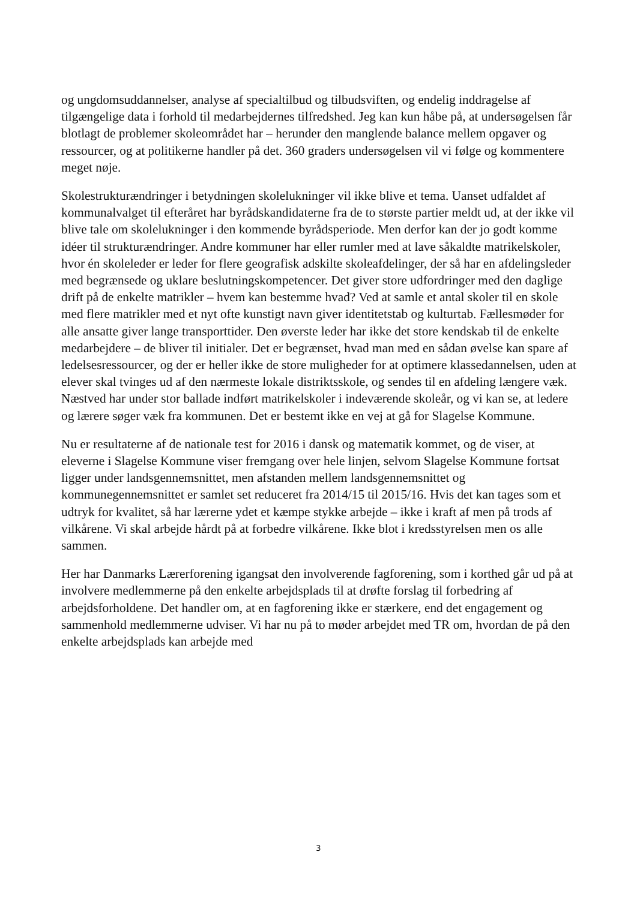og ungdomsuddannelser, analyse af specialtilbud og tilbudsviften, og endelig inddragelse af tilgængelige data i forhold til medarbejdernes tilfredshed. Jeg kan kun håbe på, at undersøgelsen får blotlagt de problemer skoleområdet har – herunder den manglende balance mellem opgaver og ressourcer, og at politikerne handler på det. 360 graders undersøgelsen vil vi følge og kommentere meget nøje.
Skolestrukturændringer i betydningen skolelukninger vil ikke blive et tema. Uanset udfaldet af kommunalvalget til efteråret har byrådskandidaterne fra de to største partier meldt ud, at der ikke vil blive tale om skolelukninger i den kommende byrådsperiode. Men derfor kan der jo godt komme idéer til strukturændringer. Andre kommuner har eller rumler med at lave såkaldte matrikelskoler, hvor én skoleleder er leder for flere geografisk adskilte skoleafdelinger, der så har en afdelingsleder med begrænsede og uklare beslutningskompetencer. Det giver store udfordringer med den daglige drift på de enkelte matrikler – hvem kan bestemme hvad? Ved at samle et antal skoler til en skole med flere matrikler med et nyt ofte kunstigt navn giver identitetstab og kulturtab. Fællesmøder for alle ansatte giver lange transporttider. Den øverste leder har ikke det store kendskab til de enkelte medarbejdere – de bliver til initialer. Det er begrænset, hvad man med en sådan øvelse kan spare af ledelsesressourcer, og der er heller ikke de store muligheder for at optimere klassedannelsen, uden at elever skal tvinges ud af den nærmeste lokale distriktsskole, og sendes til en afdeling længere væk. Næstved har under stor ballade indført matrikelskoler i indeværende skoleår, og vi kan se, at ledere og lærere søger væk fra kommunen. Det er bestemt ikke en vej at gå for Slagelse Kommune.
Nu er resultaterne af de nationale test for 2016 i dansk og matematik kommet, og de viser, at eleverne i Slagelse Kommune viser fremgang over hele linjen, selvom Slagelse Kommune fortsat ligger under landsgennemsnittet, men afstanden mellem landsgennemsnittet og kommunegennemsnittet er samlet set reduceret fra 2014/15 til 2015/16. Hvis det kan tages som et udtryk for kvalitet, så har lærerne ydet et kæmpe stykke arbejde – ikke i kraft af men på trods af vilkårene. Vi skal arbejde hårdt på at forbedre vilkårene. Ikke blot i kredsstyrelsen men os alle sammen.
Her har Danmarks Lærerforening igangsat den involverende fagforening, som i korthed går ud på at involvere medlemmerne på den enkelte arbejdsplads til at drøfte forslag til forbedring af arbejdsforholdene. Det handler om, at en fagforening ikke er stærkere, end det engagement og sammenhold medlemmerne udviser. Vi har nu på to møder arbejdet med TR om, hvordan de på den enkelte arbejdsplads kan arbejde med
3